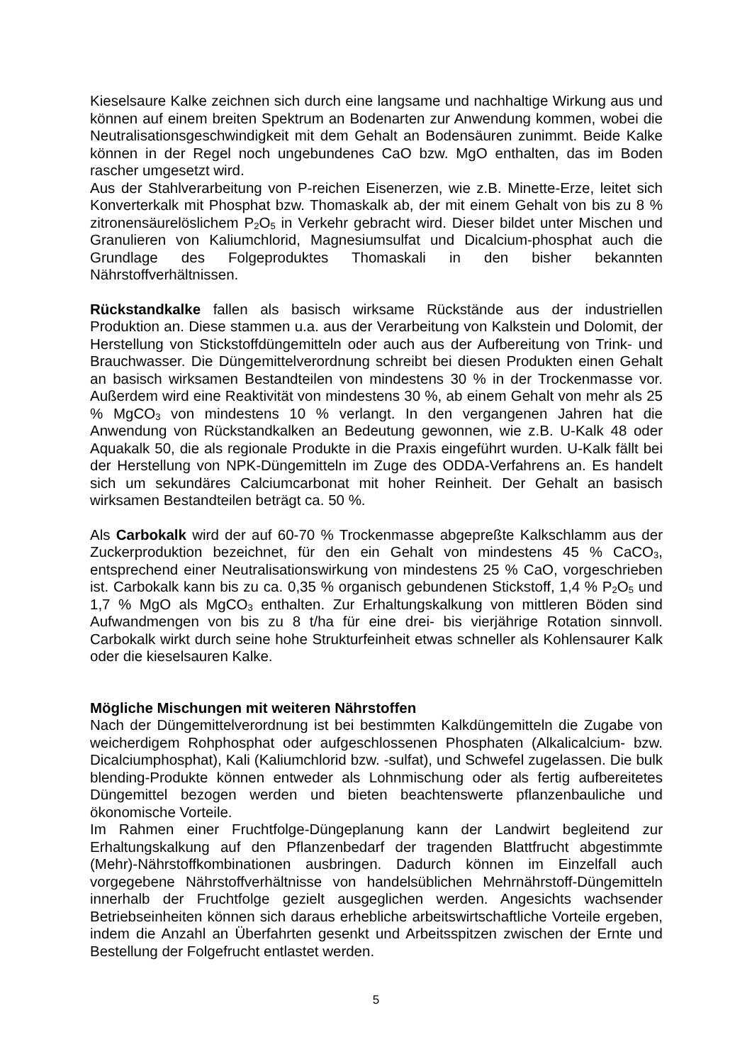Kieselsaure Kalke zeichnen sich durch eine langsame und nachhaltige Wirkung aus und können auf einem breiten Spektrum an Bodenarten zur Anwendung kommen, wobei die Neutralisationsgeschwindigkeit mit dem Gehalt an Bodensäuren zunimmt. Beide Kalke können in der Regel noch ungebundenes CaO bzw. MgO enthalten, das im Boden rascher umgesetzt wird.
Aus der Stahlverarbeitung von P-reichen Eisenerzen, wie z.B. Minette-Erze, leitet sich Konverterkalk mit Phosphat bzw. Thomaskalk ab, der mit einem Gehalt von bis zu 8 % zitronensäurelöslichem P<sub>2</sub>O<sub>5</sub> in Verkehr gebracht wird. Dieser bildet unter Mischen und Granulieren von Kaliumchlorid, Magnesiumsulfat und Dicalcium-phosphat auch die Grundlage des Folgeproduktes Thomaskali in den bisher bekannten Nährstoffverhältnissen.
Rückstandkalke fallen als basisch wirksame Rückstände aus der industriellen Produktion an. Diese stammen u.a. aus der Verarbeitung von Kalkstein und Dolomit, der Herstellung von Stickstoffdüngemitteln oder auch aus der Aufbereitung von Trink- und Brauchwasser. Die Düngemittelverordnung schreibt bei diesen Produkten einen Gehalt an basisch wirksamen Bestandteilen von mindestens 30 % in der Trockenmasse vor. Außerdem wird eine Reaktivität von mindestens 30 %, ab einem Gehalt von mehr als 25 % MgCO<sub>3</sub> von mindestens 10 % verlangt. In den vergangenen Jahren hat die Anwendung von Rückstandkalken an Bedeutung gewonnen, wie z.B. U-Kalk 48 oder Aquakalk 50, die als regionale Produkte in die Praxis eingeführt wurden. U-Kalk fällt bei der Herstellung von NPK-Düngemitteln im Zuge des ODDA-Verfahrens an. Es handelt sich um sekundäres Calciumcarbonat mit hoher Reinheit. Der Gehalt an basisch wirksamen Bestandteilen beträgt ca. 50 %.
Als Carbokalk wird der auf 60-70 % Trockenmasse abgepreßte Kalkschlamm aus der Zuckerproduktion bezeichnet, für den ein Gehalt von mindestens 45 % CaCO<sub>3</sub>, entsprechend einer Neutralisationswirkung von mindestens 25 % CaO, vorgeschrieben ist. Carbokalk kann bis zu ca. 0,35 % organisch gebundenen Stickstoff, 1,4 % P<sub>2</sub>O<sub>5</sub> und 1,7 % MgO als MgCO<sub>3</sub> enthalten. Zur Erhaltungskalkung von mittleren Böden sind Aufwandmengen von bis zu 8 t/ha für eine drei- bis vierjährige Rotation sinnvoll. Carbokalk wirkt durch seine hohe Strukturfeinheit etwas schneller als Kohlensaurer Kalk oder die kieselsauren Kalke.
Mögliche Mischungen mit weiteren Nährstoffen
Nach der Düngemittelverordnung ist bei bestimmten Kalkdüngemitteln die Zugabe von weicherdigem Rohphosphat oder aufgeschlossenen Phosphaten (Alkalicalcium- bzw. Dicalciumphosphat), Kali (Kaliumchlorid bzw. -sulfat), und Schwefel zugelassen. Die bulk blending-Produkte können entweder als Lohnmischung oder als fertig aufbereitetes Düngemittel bezogen werden und bieten beachtenswerte pflanzenbauliche und ökonomische Vorteile.
Im Rahmen einer Fruchtfolge-Düngeplanung kann der Landwirt begleitend zur Erhaltungskalkung auf den Pflanzenbedarf der tragenden Blattfrucht abgestimmte (Mehr)-Nährstoffkombinationen ausbringen. Dadurch können im Einzelfall auch vorgegebene Nährstoffverhältnisse von handelsüblichen Mehrnährstoff-Düngemitteln innerhalb der Fruchtfolge gezielt ausgeglichen werden. Angesichts wachsender Betriebseinheiten können sich daraus erhebliche arbeitswirtschaftliche Vorteile ergeben, indem die Anzahl an Überfahrten gesenkt und Arbeitsspitzen zwischen der Ernte und Bestellung der Folgefrucht entlastet werden.
5